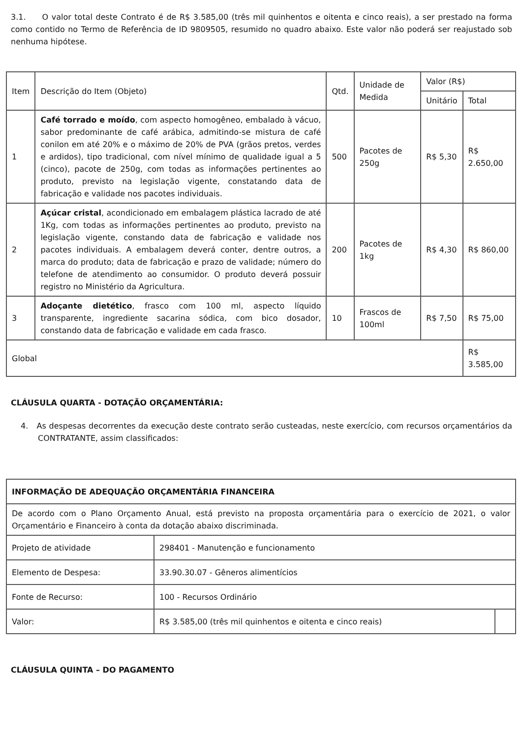3.1. O valor total deste Contrato é de R$ 3.585,00 (três mil quinhentos e oitenta e cinco reais), a ser prestado na forma como contido no Termo de Referência de ID 9809505, resumido no quadro abaixo. Este valor não poderá ser reajustado sob nenhuma hipótese.
| Item | Descrição do Item (Objeto) | Qtd. | Unidade de Medida | Valor (R$) | |
| --- | --- | --- | --- | --- | --- |
| | | | | Unitário | Total |
| 1 | Café torrado e moído , com aspecto homogêneo, embalado à vácuo, sabor predominante de café arábica, admitindo-se mistura de café conilon em até 20% e o máximo de 20% de PVA (grãos pretos, verdes e ardidos), tipo tradicional, com nível mínimo de qualidade igual a 5 (cinco), pacote de 250g, com todas as informações pertinentes ao produto, previsto na legislação vigente, constatando data de fabricação e validade nos pacotes individuais. | 500 | Pacotes de 250g | R$ 5,30 | R$ 2.650,00 |
| 2 | Açúcar cristal , acondicionado em embalagem plástica lacrado de até 1Kg, com todas as informações pertinentes ao produto, previsto na legislação vigente, constando data de fabricação e validade nos pacotes individuais. A embalagem deverá conter, dentre outros, a marca do produto; data de fabricação e prazo de validade; número do telefone de atendimento ao consumidor. O produto deverá possuir registro no Ministério da Agricultura. | 200 | Pacotes de 1kg | R$ 4,30 | R$ 860,00 |
| 3 | Adoçante dietético , frasco com 100 ml, aspecto líquido transparente, ingrediente sacarina sódica, com bico dosador, constando data de fabricação e validade em cada frasco. | 10 | Frascos de 100ml | R$ 7,50 | R$ 75,00 |
| Global | | | | | R$ 3.585,00 |
CLÁUSULA QUARTA - DOTAÇÃO ORÇAMENTÁRIA:
4. As despesas decorrentes da execução deste contrato serão custeadas, neste exercício, com recursos orçamentários da CONTRATANTE, assim classificados:
| INFORMAÇÃO DE ADEQUAÇÃO ORÇAMENTÁRIA FINANCEIRA | | |
| De acordo com o Plano Orçamento Anual, está previsto na proposta orçamentária para o exercício de 2021, o valor Orçamentário e Financeiro à conta da dotação abaixo discriminada. | | |
| Projeto de atividade | 298401 - Manutenção e funcionamento | |
| Elemento de Despesa: | 33.90.30.07 - Gêneros alimentícios | |
| Fonte de Recurso: | 100 - Recursos Ordinário | |
| Valor: | R$ 3.585,00 (três mil quinhentos e oitenta e cinco reais) | |
CLÁUSULA QUINTA – DO PAGAMENTO